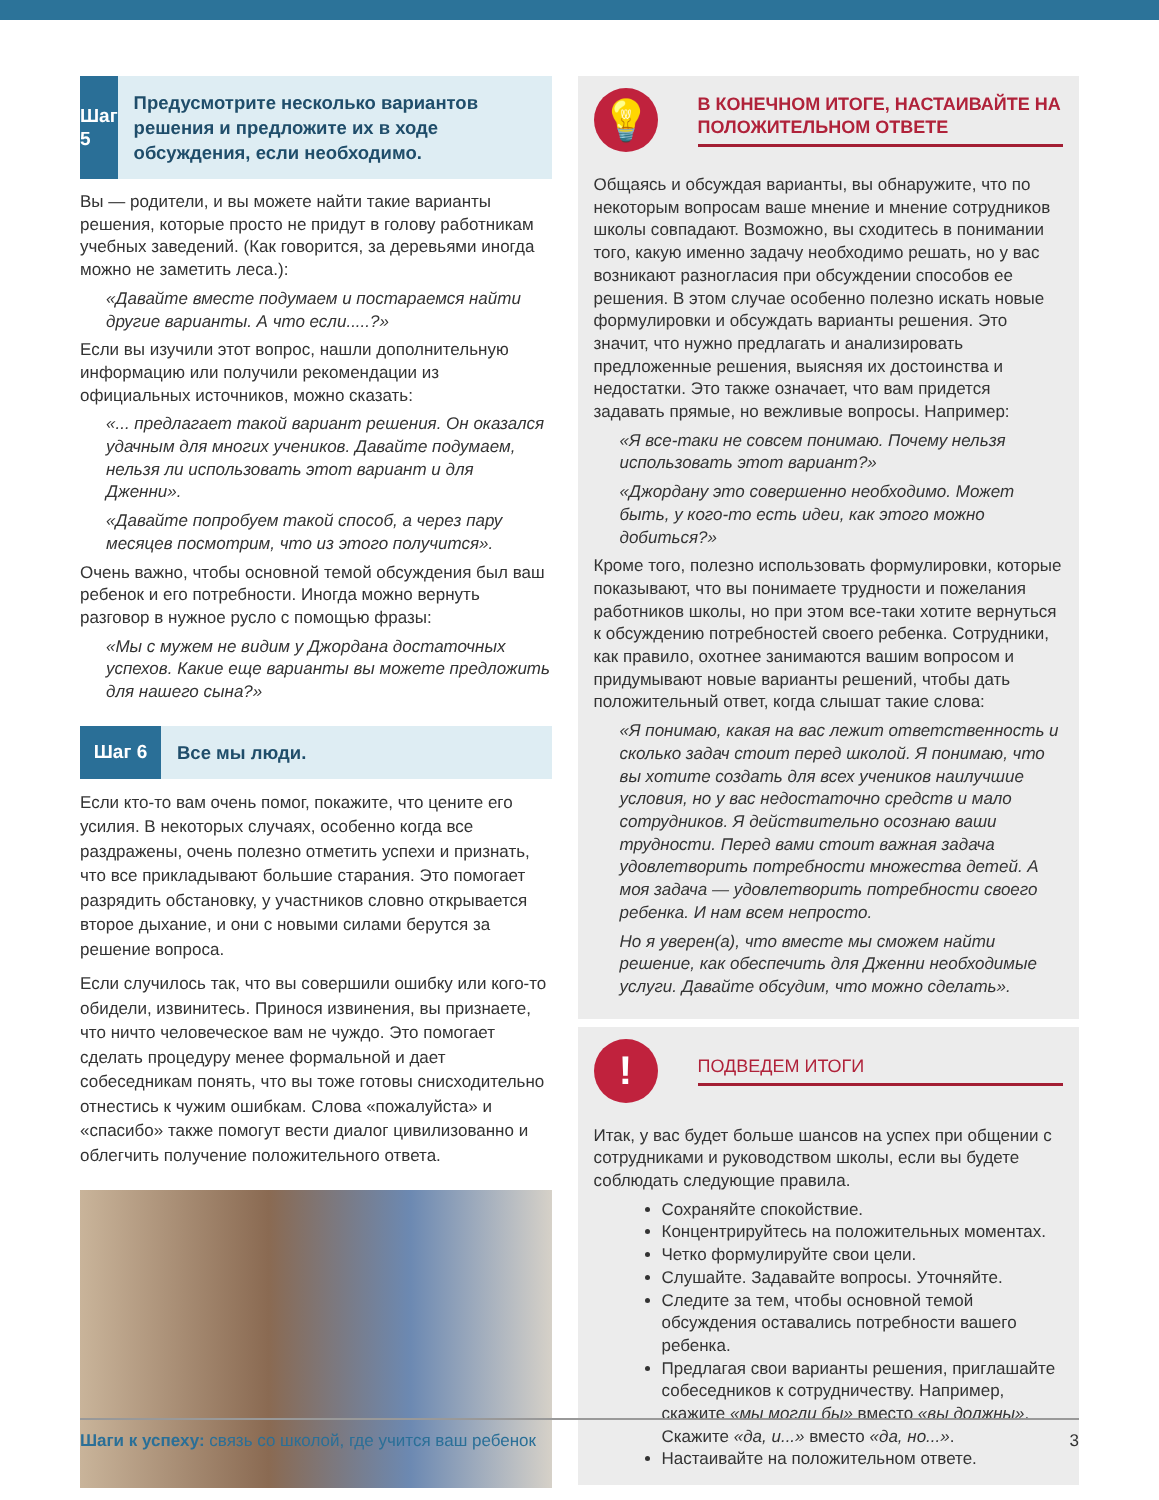Шаг 5
Предусмотрите несколько вариантов решения и предложите их в ходе обсуждения, если необходимо.
Вы — родители, и вы можете найти такие варианты решения, которые просто не придут в голову работникам учебных заведений. (Как говорится, за деревьями иногда можно не заметить леса.):
«Давайте вместе подумаем и постараемся найти другие варианты. А что если.....?»
Если вы изучили этот вопрос, нашли дополнительную информацию или получили рекомендации из официальных источников, можно сказать:
«... предлагает такой вариант решения. Он оказался удачным для многих учеников. Давайте подумаем, нельзя ли использовать этот вариант и для Дженни».
«Давайте попробуем такой способ, а через пару месяцев посмотрим, что из этого получится».
Очень важно, чтобы основной темой обсуждения был ваш ребенок и его потребности. Иногда можно вернуть разговор в нужное русло с помощью фразы:
«Мы с мужем не видим у Джордана достаточных успехов. Какие еще варианты вы можете предложить для нашего сына?»
Шаг 6
Все мы люди.
Если кто-то вам очень помог, покажите, что цените его усилия. В некоторых случаях, особенно когда все раздражены, очень полезно отметить успехи и признать, что все прикладывают большие старания. Это помогает разрядить обстановку, у участников словно открывается второе дыхание, и они с новыми силами берутся за решение вопроса.
Если случилось так, что вы совершили ошибку или кого-то обидели, извинитесь. Принося извинения, вы признаете, что ничто человеческое вам не чуждо. Это помогает сделать процедуру менее формальной и дает собеседникам понять, что вы тоже готовы снисходительно отнестись к чужим ошибкам. Слова «пожалуйста» и «спасибо» также помогут вести диалог цивилизованно и облегчить получение положительного ответа.
💡
В КОНЕЧНОМ ИТОГЕ, НАСТАИВАЙТЕ НА ПОЛОЖИТЕЛЬНОМ ОТВЕТЕ
Общаясь и обсуждая варианты, вы обнаружите, что по некоторым вопросам ваше мнение и мнение сотрудников школы совпадают. Возможно, вы сходитесь в понимании того, какую именно задачу необходимо решать, но у вас возникают разногласия при обсуждении способов ее решения. В этом случае особенно полезно искать новые формулировки и обсуждать варианты решения. Это значит, что нужно предлагать и анализировать предложенные решения, выясняя их достоинства и недостатки. Это также означает, что вам придется задавать прямые, но вежливые вопросы. Например:
«Я все-таки не совсем понимаю. Почему нельзя использовать этот вариант?»
«Джордану это совершенно необходимо. Может быть, у кого-то есть идеи, как этого можно добиться?»
Кроме того, полезно использовать формулировки, которые показывают, что вы понимаете трудности и пожелания работников школы, но при этом все-таки хотите вернуться к обсуждению потребностей своего ребенка. Сотрудники, как правило, охотнее занимаются вашим вопросом и придумывают новые варианты решений, чтобы дать положительный ответ, когда слышат такие слова:
«Я понимаю, какая на вас лежит ответственность и сколько задач стоит перед школой. Я понимаю, что вы хотите создать для всех учеников наилучшие условия, но у вас недостаточно средств и мало сотрудников. Я действительно осознаю ваши трудности. Перед вами стоит важная задача удовлетворить потребности множества детей. А моя задача — удовлетворить потребности своего ребенка. И нам всем непросто.
Но я уверен(а), что вместе мы сможем найти решение, как обеспечить для Дженни необходимые услуги. Давайте обсудим, что можно сделать».
!
ПОДВЕДЕМ ИТОГИ
Итак, у вас будет больше шансов на успех при общении с сотрудниками и руководством школы, если вы будете соблюдать следующие правила.
Сохраняйте спокойствие.
Концентрируйтесь на положительных моментах.
Четко формулируйте свои цели.
Слушайте. Задавайте вопросы. Уточняйте.
Следите за тем, чтобы основной темой обсуждения оставались потребности вашего ребенка.
Предлагая свои варианты решения, приглашайте собеседников к сотрудничеству. Например, скажите «мы могли бы» вместо «вы должны». Скажите «да, и...» вместо «да, но...».
Настаивайте на положительном ответе.
Шаги к успеху: связь со школой, где учится ваш ребенок
3